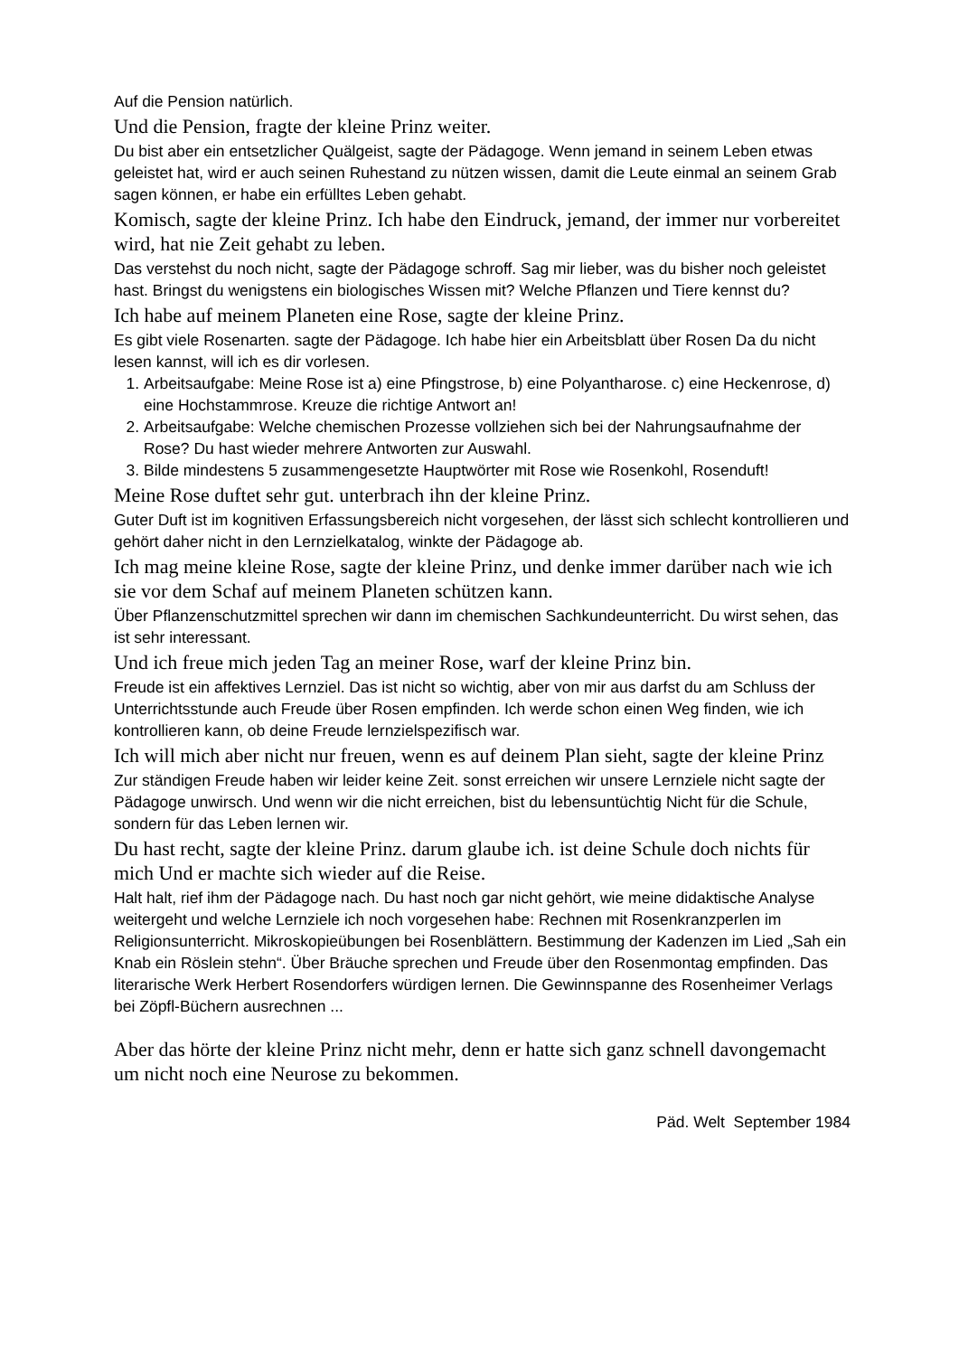Auf die Pension natürlich.
Und die Pension, fragte der kleine Prinz weiter.
Du bist aber ein entsetzlicher Quälgeist, sagte der Pädagoge. Wenn jemand in seinem Leben etwas geleistet hat, wird er auch seinen Ruhestand zu nützen wissen, damit die Leute einmal an seinem Grab sagen können, er habe ein erfülltes Leben gehabt.
Komisch, sagte der kleine Prinz. Ich habe den Eindruck, jemand, der immer nur vorbereitet wird, hat nie Zeit gehabt zu leben.
Das verstehst du noch nicht, sagte der Pädagoge schroff. Sag mir lieber, was du bisher noch geleistet hast. Bringst du wenigstens ein biologisches Wissen mit? Welche Pflanzen und Tiere kennst du?
Ich habe auf meinem Planeten eine Rose, sagte der kleine Prinz.
Es gibt viele Rosenarten. sagte der Pädagoge. Ich habe hier ein Arbeitsblatt über Rosen Da du nicht lesen kannst, will ich es dir vorlesen.
1. Arbeitsaufgabe: Meine Rose ist a) eine Pfingstrose, b) eine Polyantharose. c) eine Heckenrose, d) eine Hochstammrose. Kreuze die richtige Antwort an!
2. Arbeitsaufgabe: Welche chemischen Prozesse vollziehen sich bei der Nahrungsaufnahme der Rose? Du hast wieder mehrere Antworten zur Auswahl.
3. Bilde mindestens 5 zusammengesetzte Hauptwörter mit Rose wie Rosenkohl, Rosenduft!
Meine Rose duftet sehr gut. unterbrach ihn der kleine Prinz.
Guter Duft ist im kognitiven Erfassungsbereich nicht vorgesehen, der lässt sich schlecht kontrollieren und gehört daher nicht in den Lernzielkatalog, winkte der Pädagoge ab.
Ich mag meine kleine Rose, sagte der kleine Prinz, und denke immer darüber nach wie ich sie vor dem Schaf auf meinem Planeten schützen kann.
Über Pflanzenschutzmittel sprechen wir dann im chemischen Sachkundeunterricht. Du wirst sehen, das ist sehr interessant.
Und ich freue mich jeden Tag an meiner Rose, warf der kleine Prinz bin.
Freude ist ein affektives Lernziel. Das ist nicht so wichtig, aber von mir aus darfst du am Schluss der Unterrichtsstunde auch Freude über Rosen empfinden. Ich werde schon einen Weg finden, wie ich kontrollieren kann, ob deine Freude lernzielspezifisch war.
Ich will mich aber nicht nur freuen, wenn es auf deinem Plan sieht, sagte der kleine Prinz
Zur ständigen Freude haben wir leider keine Zeit. sonst erreichen wir unsere Lernziele nicht sagte der Pädagoge unwirsch. Und wenn wir die nicht erreichen, bist du lebensuntüchtig Nicht für die Schule, sondern für das Leben lernen wir.
Du hast recht, sagte der kleine Prinz. darum glaube ich. ist deine Schule doch nichts für mich Und er machte sich wieder auf die Reise.
Halt halt, rief ihm der Pädagoge nach. Du hast noch gar nicht gehört, wie meine didaktische Analyse weitergeht und welche Lernziele ich noch vorgesehen habe: Rechnen mit Rosenkranzperlen im Religionsunterricht. Mikroskopieübungen bei Rosenblättern. Bestimmung der Kadenzen im Lied „Sah ein Knab ein Röslein stehn“. Über Bräuche sprechen und Freude über den Rosenmontag empfinden. Das literarische Werk Herbert Rosendorfers würdigen lernen. Die Gewinnspanne des Rosenheimer Verlags bei Zöpfl-Büchern ausrechnen ...
Aber das hörte der kleine Prinz nicht mehr, denn er hatte sich ganz schnell davongemacht um nicht noch eine Neurose zu bekommen.
Päd. Welt September 1984